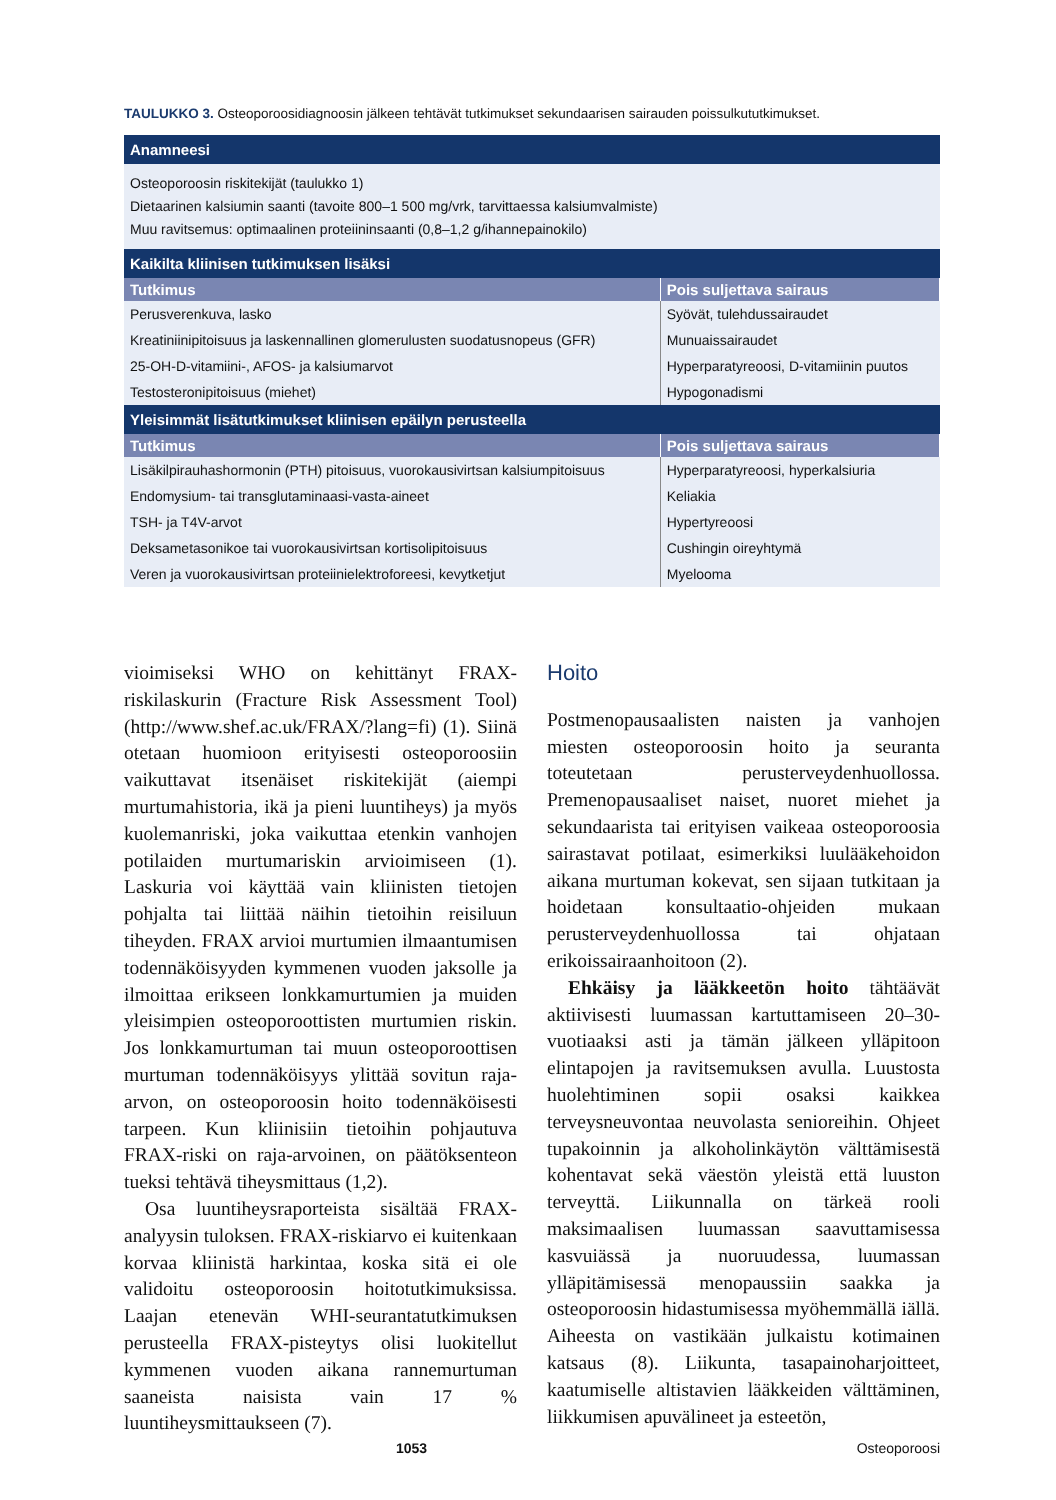TAULUKKO 3. Osteoporoosidiagnoosin jälkeen tehtävät tutkimukset sekundaarisen sairauden poissulkututkimukset.
| Anamneesi | |
| --- | --- |
| Osteoporoosin riskitekijät (taulukko 1) Dietaarinen kalsiumin saanti (tavoite 800–1 500 mg/vrk, tarvittaessa kalsiumvalmiste) Muu ravitsemus: optimaalinen proteiininsaanti (0,8–1,2 g/ihannepainokilo) | |
| Kaikilta kliinisen tutkimuksen lisäksi | |
| Tutkimus | Pois suljettava sairaus |
| Perusverenkuva, lasko | Syövät, tulehdussairaudet |
| Kreatiniinipitoisuus ja laskennallinen glomerulusten suodatusnopeus (GFR) | Munuaissairaudet |
| 25-OH-D-vitamiini-, AFOS- ja kalsiumarvot | Hyperparatyreoosi, D-vitamiinin puutos |
| Testosteronipitoisuus (miehet) | Hypogonadismi |
| Yleisimmät lisätutkimukset kliinisen epäilyn perusteella | |
| Tutkimus | Pois suljettava sairaus |
| Lisäkilpirauhashormonin (PTH) pitoisuus, vuorokausivirtsan kalsiumpitoisuus | Hyperparatyreoosi, hyperkalsiuria |
| Endomysium- tai transglutaminaasi-vasta-aineet | Keliakia |
| TSH- ja T4V-arvot | Hypertyreoosi |
| Deksametasonikoe tai vuorokausivirtsan kortisolipitoisuus | Cushingin oireyhtymä |
| Veren ja vuorokausivirtsan proteiinielektroforeesi, kevytketjut | Myelooma |
vioimiseksi WHO on kehittänyt FRAX-riskilaskurin (Fracture Risk Assessment Tool) (http://www.shef.ac.uk/FRAX/?lang=fi) (1). Siinä otetaan huomioon erityisesti osteoporoosiin vaikuttavat itsenäiset riskitekijät (aiempi murtumahistoria, ikä ja pieni luuntiheys) ja myös kuolemanriski, joka vaikuttaa etenkin vanhojen potilaiden murtumariskin arvioimiseen (1). Laskuria voi käyttää vain kliinisten tietojen pohjalta tai liittää näihin tietoihin reisiluun tiheyden. FRAX arvioi murtumien ilmaantumisen todennäköisyyden kymmenen vuoden jaksolle ja ilmoittaa erikseen lonkkamurtumien ja muiden yleisimpien osteoporoottisten murtumien riskin. Jos lonkkamurtuman tai muun osteoporoottisen murtuman todennäköisyys ylittää sovitun raja-arvon, on osteoporoosin hoito todennäköisesti tarpeen. Kun kliinisiin tietoihin pohjautuva FRAX-riski on raja-arvoinen, on päätöksenteon tueksi tehtävä tiheysmittaus (1,2).
Osa luuntiheysraporteista sisältää FRAX-analyysin tuloksen. FRAX-riskiarvo ei kuitenkaan korvaa kliinistä harkintaa, koska sitä ei ole validoitu osteoporoosin hoitotutkimuksissa. Laajan etenevän WHI-seurantatutkimuksen perusteella FRAX-pisteytys olisi luokitellut kymmenen vuoden aikana rannemurtuman saaneista naisista vain 17 % luuntiheysmittaukseen (7).
Hoito
Postmenopausaalisten naisten ja vanhojen miesten osteoporoosin hoito ja seuranta toteutetaan perusterveydenhuollossa. Premenopausaaliset naiset, nuoret miehet ja sekundaarista tai erityisen vaikeaa osteoporoosia sairastavat potilaat, esimerkiksi luulääkehoidon aikana murtuman kokevat, sen sijaan tutkitaan ja hoidetaan konsultaatio-ohjeiden mukaan perusterveydenhuollossa tai ohjataan erikoissairaanhoitoon (2).
Ehkäisy ja lääkkeetön hoito tähtäävät aktiivisesti luumassan kartuttamiseen 20–30-vuotiaaksi asti ja tämän jälkeen ylläpitoon elintapojen ja ravitsemuksen avulla. Luustosta huolehtiminen sopii osaksi kaikkea terveysneuvontaa neuvolasta senioreihin. Ohjeet tupakoinnin ja alkoholinkäytön välttämisestä kohentavat sekä väestön yleistä että luuston terveyttä. Liikunnalla on tärkeä rooli maksimaalisen luumassan saavuttamisessa kasvuiässä ja nuoruudessa, luumassan ylläpitämisessä menopaussiin saakka ja osteoporoosin hidastumisessa myöhemmällä iällä. Aiheesta on vastikään julkaistu kotimainen katsaus (8). Liikunta, tasapainoharjoitteet, kaatumiselle altistavien lääkkeiden välttäminen, liikkumisen apuvälineet ja esteetön,
1053 Osteoporoosi